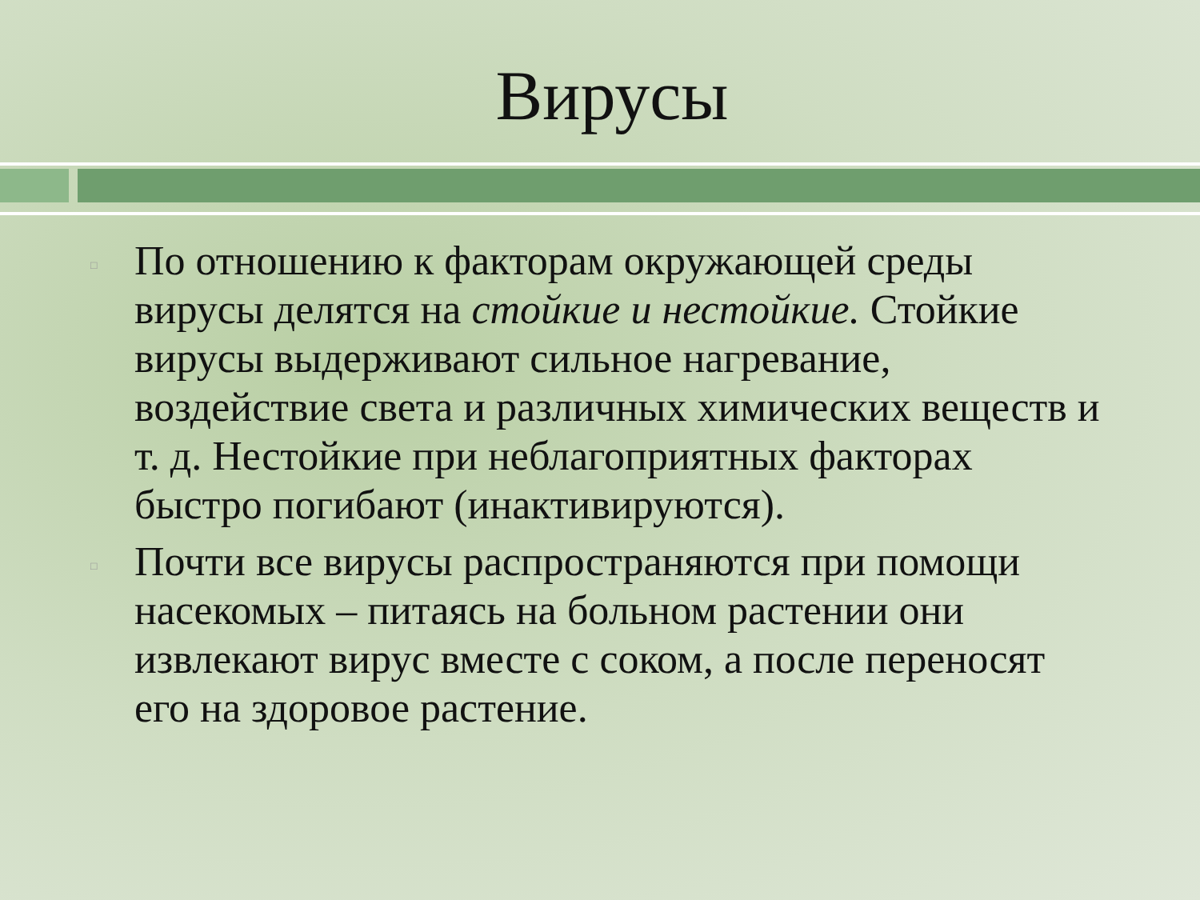Вирусы
□ По отношению к факторам окружающей среды вирусы делятся на стойкие и нестойкие. Стойкие вирусы выдерживают сильное нагревание, воздействие света и различных химических веществ и т. д. Нестойкие при неблагоприятных факторах быстро погибают (инактивируются).
□ Почти все вирусы распространяются при помощи насекомых – питаясь на больном растении они извлекают вирус вместе с соком, а после переносят его на здоровое растение.